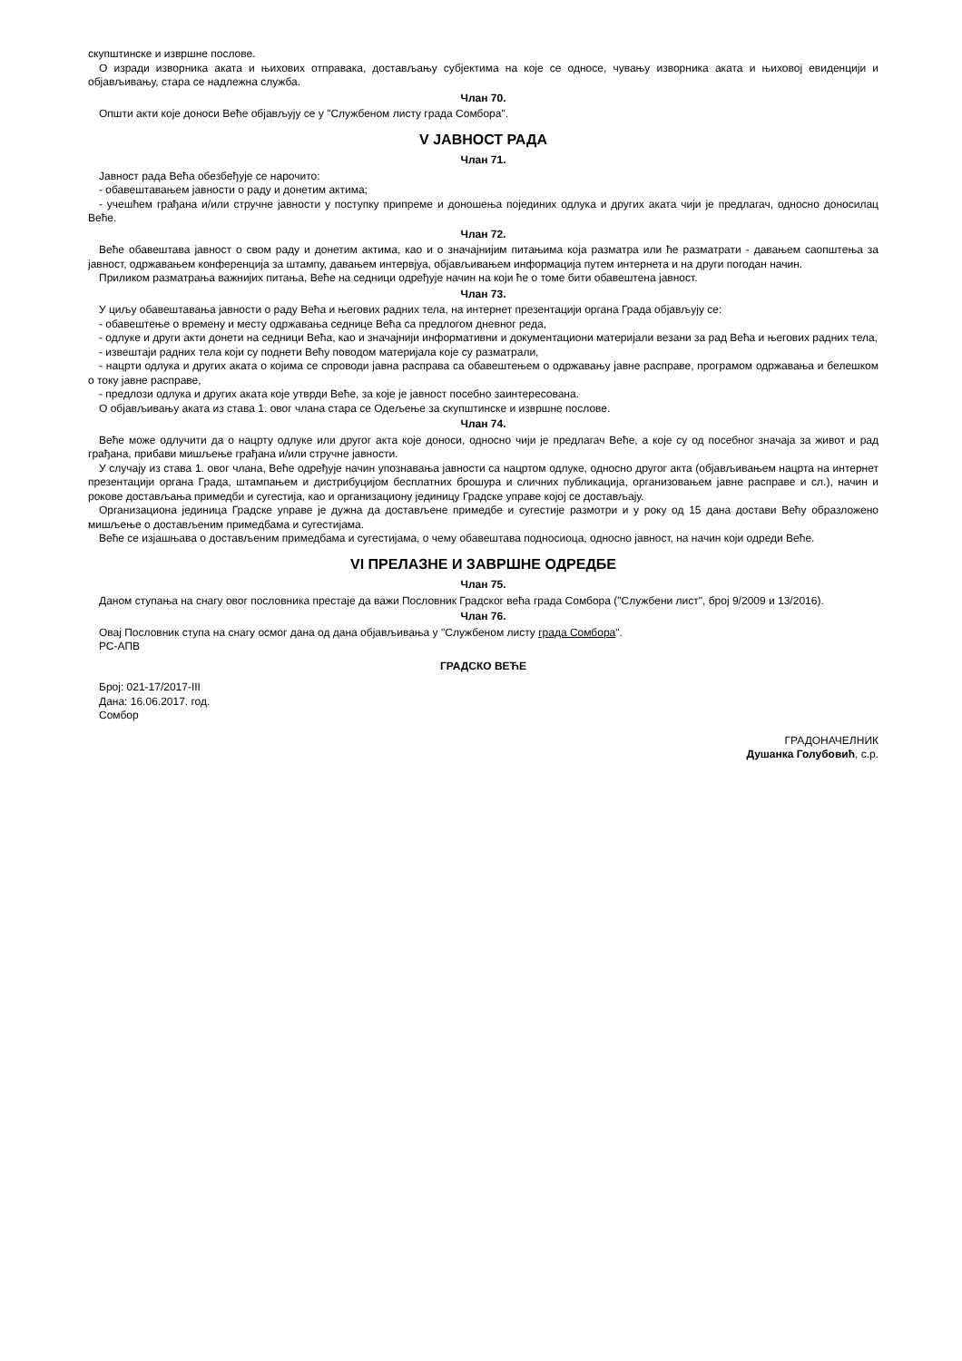скупштинске и извршне послове.
О изради изворника аката и њихових отправака, достављању субјектима на које се односе, чувању изворника аката и њиховој евиденцији и објављивању, стара се надлежна служба.
Члан 70.
Општи акти које доноси Веће објављују се у "Службеном листу града Сомбора".
V ЈАВНОСТ РАДА
Члан 71.
Јавност рада Већа обезбеђује се нарочито:
- обавештавањем јавности о раду и донетим актима;
- учешћем грађана и/или стручне јавности у поступку припреме и доношења појединих одлука и других аката чији је предлагач, односно доносилац Веће.
Члан 72.
Веће обавештава јавност о свом раду и донетим актима, као и о значајнијим питањима која разматра или ће разматрати - давањем саопштења за јавност, одржавањем конференција за штампу, давањем интервјуа, објављивањем информација путем интернета и на други погодан начин.
Приликом разматрања важнијих питања, Веће на седници одређује начин на који ће о томе бити обавештена јавност.
Члан 73.
У циљу обавештавања јавности о раду Већа и његових радних тела, на интернет презентацији органа Града објављују се:
- обавештење о времену и месту одржавања седнице Већа са предлогом дневног реда,
- одлуке и други акти донети на седници Већа, као и значајнији информативни и документациони материјали везани за рад Већа и његових радних тела,
- извештаји радних тела који су поднети Већу поводом материјала које су разматрали,
- нацрти одлука и других аката о којима се спроводи јавна расправа са обавештењем о одржавању јавне расправе, програмом одржавања и белешком о току јавне расправе,
- предлози одлука и других аката које утврди Веће, за које је јавност посебно заинтересована.
О објављивању аката из става 1. овог члана стара се Одељење за скупштинске и извршне послове.
Члан 74.
Веће може одлучити да о нацрту одлуке или другог акта које доноси, односно чији је предлагач Веће, а које су од посебног значаја за живот и рад грађана, прибави мишљење грађана и/или стручне јавности.
У случају из става 1. овог члана, Веће одређује начин упознавања јавности са нацртом одлуке, односно другог акта (објављивањем нацрта на интернет презентацији органа Града, штампањем и дистрибуцијом бесплатних брошура и сличних публикација, организовањем јавне расправе и сл.), начин и рокове достављања примедби и сугестија, као и организациону јединицу Градске управе којој се достављају.
Организациона јединица Градске управе је дужна да достављене примедбе и сугестије размотри и у року од 15 дана достави Већу образложено мишљење о достављеним примедбама и сугестијама.
Веће се изјашњава о достављеним примедбама и сугестијама, о чему обавештава подносиоца, односно јавност, на начин који одреди Веће.
VI ПРЕЛАЗНЕ И ЗАВРШНЕ ОДРЕДБЕ
Члан 75.
Даном ступања на снагу овог пословника престаје да важи Пословник Градског већа града Сомбора ("Службени лист", број 9/2009 и 13/2016).
Члан 76.
Овај Пословник ступа на снагу осмог дана од дана објављивања у "Службеном листу града Сомбора".
РС-АПВ
ГРАДСКО ВЕЋЕ
Број: 021-17/2017-III
Дана: 16.06.2017. год.
Сомбор
ГРАДОНАЧЕЛНИК
Душанка Голубовић, с.р.